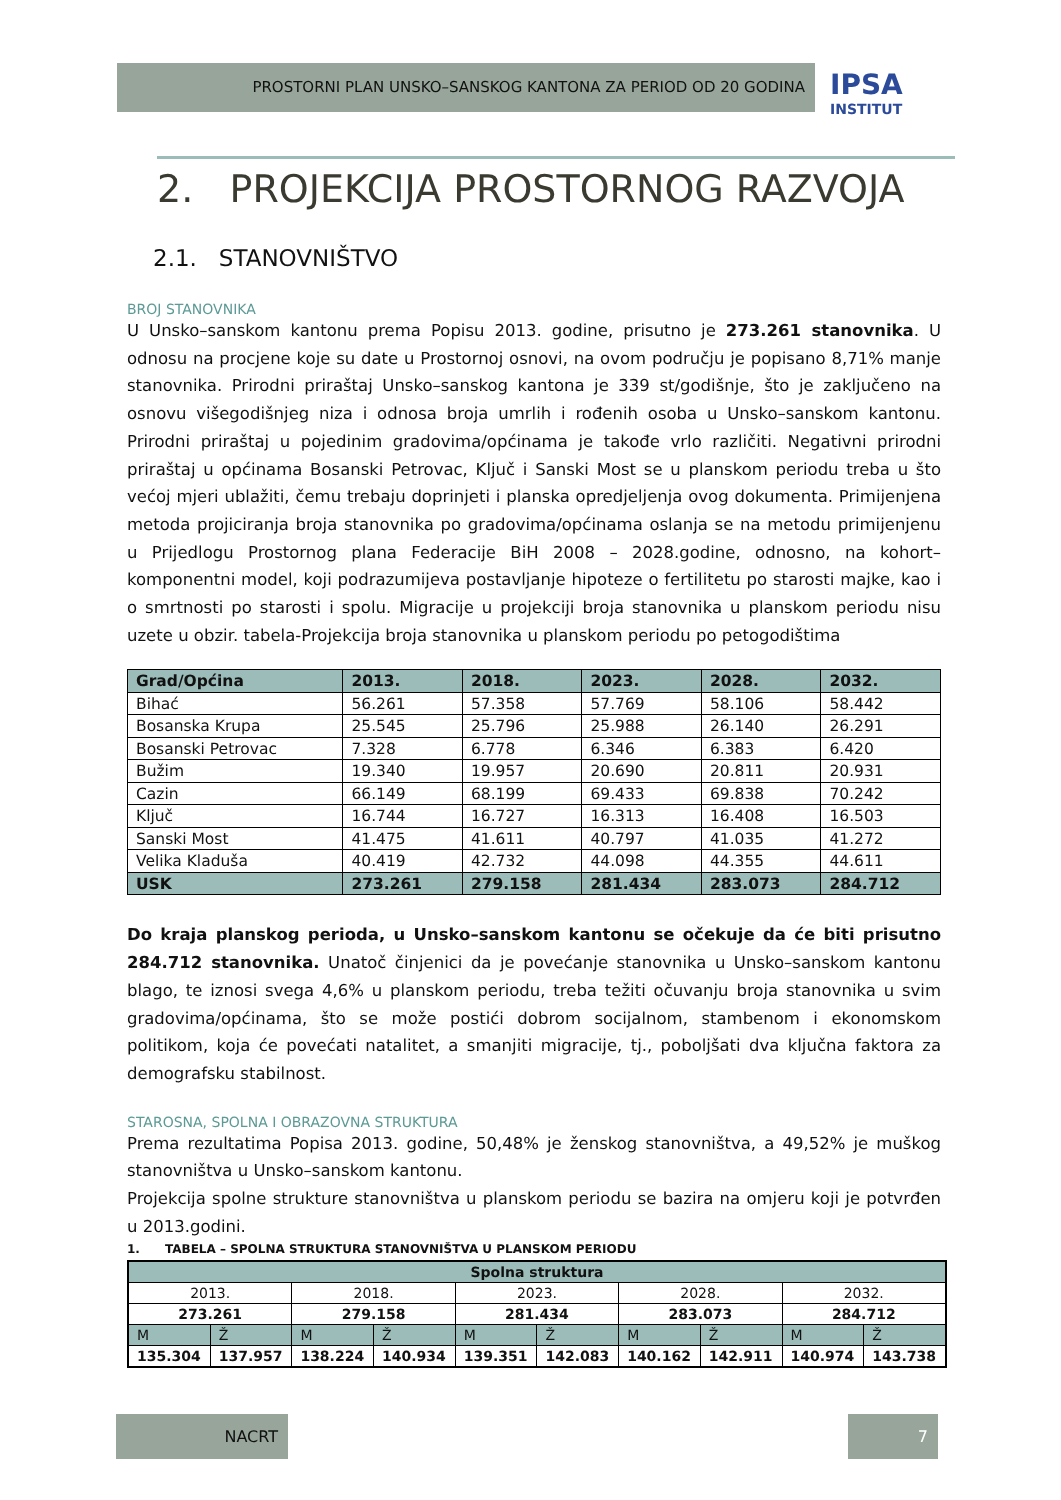PROSTORNI PLAN UNSKO–SANSKOG KANTONA ZA PERIOD OD 20 GODINA
IPSA
INSTITUT
2. PROJEKCIJA PROSTORNOG RAZVOJA
2.1. STANOVNIŠTVO
BROJ STANOVNIKA
U Unsko–sanskom kantonu prema Popisu 2013. godine, prisutno je 273.261 stanovnika. U odnosu na procjene koje su date u Prostornoj osnovi, na ovom području je popisano 8,71% manje stanovnika. Prirodni priraštaj Unsko–sanskog kantona je 339 st/godišnje, što je zaključeno na osnovu višegodišnjeg niza i odnosa broja umrlih i rođenih osoba u Unsko–sanskom kantonu. Prirodni priraštaj u pojedinim gradovima/općinama je takođe vrlo različiti. Negativni prirodni priraštaj u općinama Bosanski Petrovac, Ključ i Sanski Most se u planskom periodu treba u što većoj mjeri ublažiti, čemu trebaju doprinjeti i planska opredjeljenja ovog dokumenta. Primijenjena metoda projiciranja broja stanovnika po gradovima/općinama oslanja se na metodu primijenjenu u Prijedlogu Prostornog plana Federacije BiH 2008 – 2028.godine, odnosno, na kohort–komponentni model, koji podrazumijeva postavljanje hipoteze o fertilitetu po starosti majke, kao i o smrtnosti po starosti i spolu. Migracije u projekciji broja stanovnika u planskom periodu nisu uzete u obzir. tabela-Projekcija broja stanovnika u planskom periodu po petogodištima
| Grad/Općina | 2013. | 2018. | 2023. | 2028. | 2032. |
| Bihać | 56.261 | 57.358 | 57.769 | 58.106 | 58.442 |
| Bosanska Krupa | 25.545 | 25.796 | 25.988 | 26.140 | 26.291 |
| Bosanski Petrovac | 7.328 | 6.778 | 6.346 | 6.383 | 6.420 |
| Bužim | 19.340 | 19.957 | 20.690 | 20.811 | 20.931 |
| Cazin | 66.149 | 68.199 | 69.433 | 69.838 | 70.242 |
| Ključ | 16.744 | 16.727 | 16.313 | 16.408 | 16.503 |
| Sanski Most | 41.475 | 41.611 | 40.797 | 41.035 | 41.272 |
| Velika Kladuša | 40.419 | 42.732 | 44.098 | 44.355 | 44.611 |
| USK | 273.261 | 279.158 | 281.434 | 283.073 | 284.712 |
Do kraja planskog perioda, u Unsko–sanskom kantonu se očekuje da će biti prisutno 284.712 stanovnika. Unatoč činjenici da je povećanje stanovnika u Unsko–sanskom kantonu blago, te iznosi svega 4,6% u planskom periodu, treba težiti očuvanju broja stanovnika u svim gradovima/općinama, što se može postići dobrom socijalnom, stambenom i ekonomskom politikom, koja će povećati natalitet, a smanjiti migracije, tj., poboljšati dva ključna faktora za demografsku stabilnost.
STAROSNA, SPOLNA I OBRAZOVNA STRUKTURA
Prema rezultatima Popisa 2013. godine, 50,48% je ženskog stanovništva, a 49,52% je muškog stanovništva u Unsko–sanskom kantonu.
Projekcija spolne strukture stanovništva u planskom periodu se bazira na omjeru koji je potvrđen u 2013.godini.
1. TABELA – SPOLNA STRUKTURA STANOVNIŠTVA U PLANSKOM PERIODU
| Spolna struktura | | | | | | | | | |
| 2013. | | 2018. | | 2023. | | 2028. | | 2032. | |
| 273.261 | | 279.158 | | 281.434 | | 283.073 | | 284.712 | |
| M | Ž | M | Ž | M | Ž | M | Ž | M | Ž |
| 135.304 | 137.957 | 138.224 | 140.934 | 139.351 | 142.083 | 140.162 | 142.911 | 140.974 | 143.738 |
NACRT 7